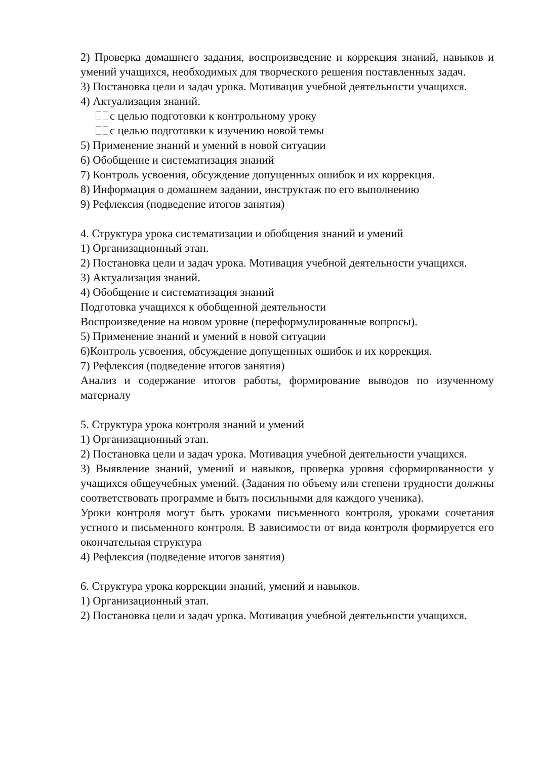2) Проверка домашнего задания, воспроизведение и коррекция знаний, навыков и умений учащихся, необходимых для творческого решения поставленных задач.
3) Постановка цели и задач урока. Мотивация учебной деятельности учащихся.
4) Актуализация знаний.
с целью подготовки к контрольному уроку
с целью подготовки к изучению новой темы
5) Применение знаний и умений в новой ситуации
6) Обобщение и систематизация знаний
7) Контроль усвоения, обсуждение допущенных ошибок и их коррекция.
8) Информация о домашнем задании, инструктаж по его выполнению
9) Рефлексия (подведение итогов занятия)
4. Структура урока систематизации и обобщения знаний и умений
1) Организационный этап.
2) Постановка цели и задач урока. Мотивация учебной деятельности учащихся.
3) Актуализация знаний.
4) Обобщение и систематизация знаний
Подготовка учащихся к обобщенной деятельности
Воспроизведение на новом уровне (переформулированные вопросы).
5) Применение знаний и умений в новой ситуации
6)Контроль усвоения, обсуждение допущенных ошибок и их коррекция.
7) Рефлексия (подведение итогов занятия)
Анализ и содержание итогов работы, формирование выводов по изученному материалу
5. Структура урока контроля знаний и умений
1) Организационный этап.
2) Постановка цели и задач урока. Мотивация учебной деятельности учащихся.
3) Выявление знаний, умений и навыков, проверка уровня сформированности у учащихся общеучебных умений. (Задания по объему или степени трудности должны соответствовать программе и быть посильными для каждого ученика).
Уроки контроля могут быть уроками письменного контроля, уроками сочетания устного и письменного контроля. В зависимости от вида контроля формируется его окончательная структура
4) Рефлексия (подведение итогов занятия)
6. Структура урока коррекции знаний, умений и навыков.
1) Организационный этап.
2) Постановка цели и задач урока. Мотивация учебной деятельности учащихся.